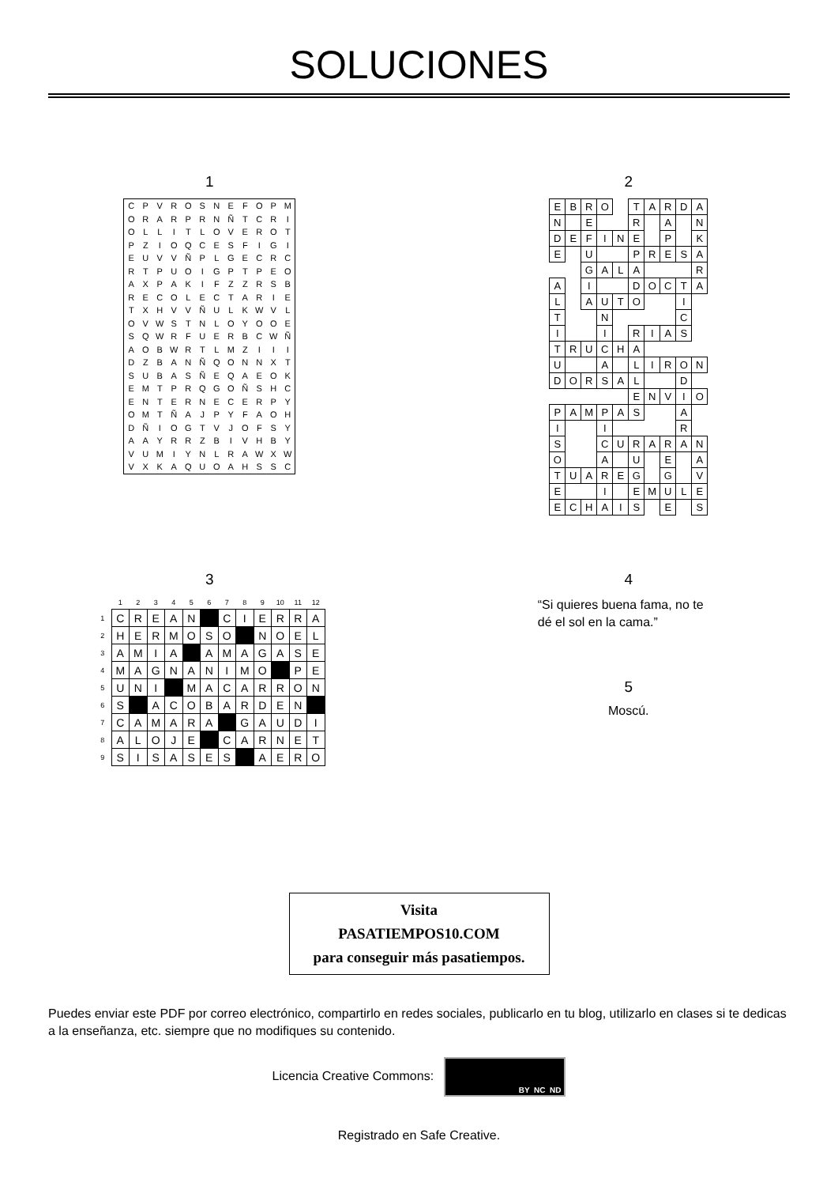SOLUCIONES
1
| C | P | V | R | O | S | N | E | F | O | P | M |
| O | R | A | R | P | R | N | Ñ | T | C | R | I |
| O | L | L | I | T | L | O | V | E | R | O | T |
| P | Z | I | O | Q | C | E | S | F | I | G | I |
| E | U | V | V | Ñ | P | L | G | E | C | R | C |
| R | T | P | U | O | I | G | P | T | P | E | O |
| A | X | P | A | K | I | F | Z | Z | R | S | B |
| R | E | C | O | L | E | C | T | A | R | I | E |
| T | X | H | V | V | Ñ | U | L | K | W | V | L |
| O | V | W | S | T | N | L | O | Y | O | O | E |
| S | Q | W | R | F | U | E | R | B | C | W | Ñ |
| A | O | B | W | R | T | L | M | Z | I | I | I |
| D | Z | B | A | N | Ñ | Q | O | N | N | X | T |
| S | U | B | A | S | Ñ | E | Q | A | E | O | K |
| E | M | T | P | R | Q | G | O | Ñ | S | H | C |
| E | N | T | E | R | N | E | C | E | R | P | Y |
| O | M | T | Ñ | A | J | P | Y | F | A | O | H |
| D | Ñ | I | O | G | T | V | J | O | F | S | Y |
| A | A | Y | R | R | Z | B | I | V | H | B | Y |
| V | U | M | I | Y | N | L | R | A | W | X | W |
| V | X | K | A | Q | U | O | A | H | S | S | C |
2
| E | B | R | O | | T | A | R | D | A |
| N | | E | | | R | | A | | N |
| D | E | F | I | N | E | | P | | K |
| E | | U | | | P | R | E | S | A |
| | | G | A | L | A | | | | R |
| A | | I | | | D | O | C | T | A |
| L | | A | U | T | O | | | I | |
| T | | | N | | | | | C | |
| I | | | I | | R | I | A | S | |
| T | R | U | C | H | A | | | | |
| U | | | A | | L | I | R | O | N |
| D | O | R | S | A | L | | | D | |
| | | | | | E | N | V | I | O |
| P | A | M | P | A | S | | | A | |
| I | | | I | | | | | R | |
| S | | | C | U | R | A | R | A | N |
| O | | | A | | U | | E | | A |
| T | U | A | R | E | G | | G | | V |
| E | | | I | | E | M | U | L | E |
| E | C | H | A | I | S | | E | | S |
3
| | 1 | 2 | 3 | 4 | 5 | 6 | 7 | 8 | 9 | 10 | 11 | 12 |
| --- | --- | --- | --- | --- | --- | --- | --- | --- | --- | --- | --- | --- |
| 1 | C | R | E | A | N | | C | I | E | R | R | A |
| 2 | H | E | R | M | O | S | O | | N | O | E | L |
| 3 | A | M | I | A | | A | M | A | G | A | S | E |
| 4 | M | A | G | N | A | N | I | M | O | | P | E |
| 5 | U | N | I | | M | A | C | A | R | R | O | N |
| 6 | S | | A | C | O | B | A | R | D | E | N | |
| 7 | C | A | M | A | R | A | | G | A | U | D | I |
| 8 | A | L | O | J | E | | C | A | R | N | E | T |
| 9 | S | I | S | A | S | E | S | | A | E | R | O |
4
“Si quieres buena fama, no te dé el sol en la cama.”
5
Moscú.
Visita
PASATIEMPOS10.COM
para conseguir más pasatiempos.
Puedes enviar este PDF por correo electrónico, compartirlo en redes sociales, publicarlo en tu blog, utilizarlo en clases si te dedicas a la enseñanza, etc. siempre que no modifiques su contenido.
Licencia Creative Commons: BY NC ND
Registrado en Safe Creative.